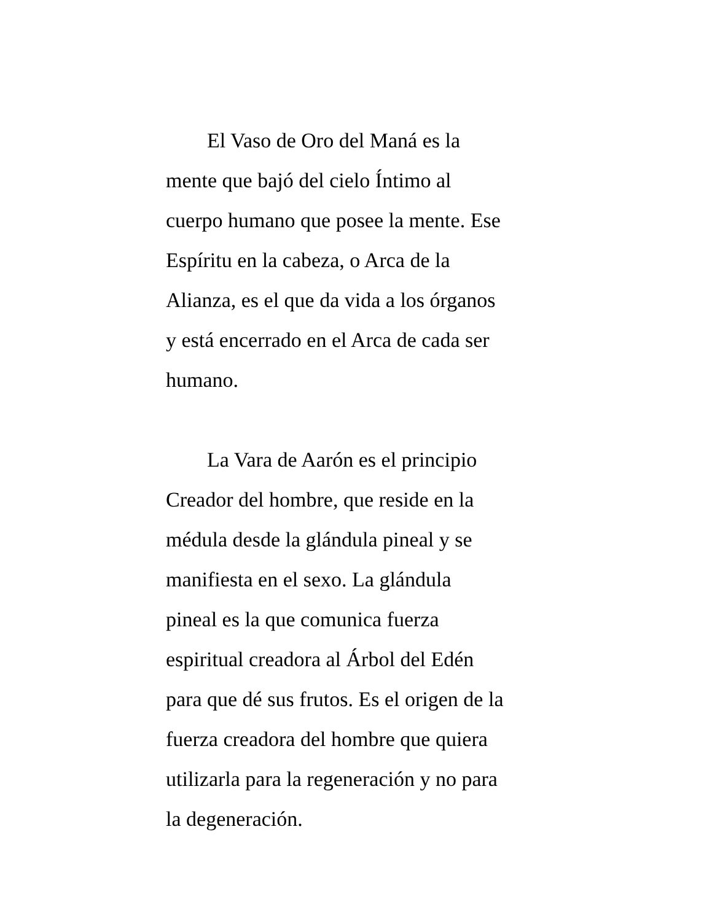El Vaso de Oro del Maná es la
mente que bajó del cielo Íntimo al
cuerpo humano que posee la mente. Ese
Espíritu en la cabeza, o Arca de la
Alianza, es el que da vida a los órganos
y está encerrado en el Arca de cada ser
humano.
La Vara de Aarón es el principio
Creador del hombre, que reside en la
médula desde la glándula pineal y se
manifiesta en el sexo. La glándula
pineal es la que comunica fuerza
espiritual creadora al Árbol del Edén
para que dé sus frutos. Es el origen de la
fuerza creadora del hombre que quiera
utilizarla para la regeneración y no para
la degeneración.